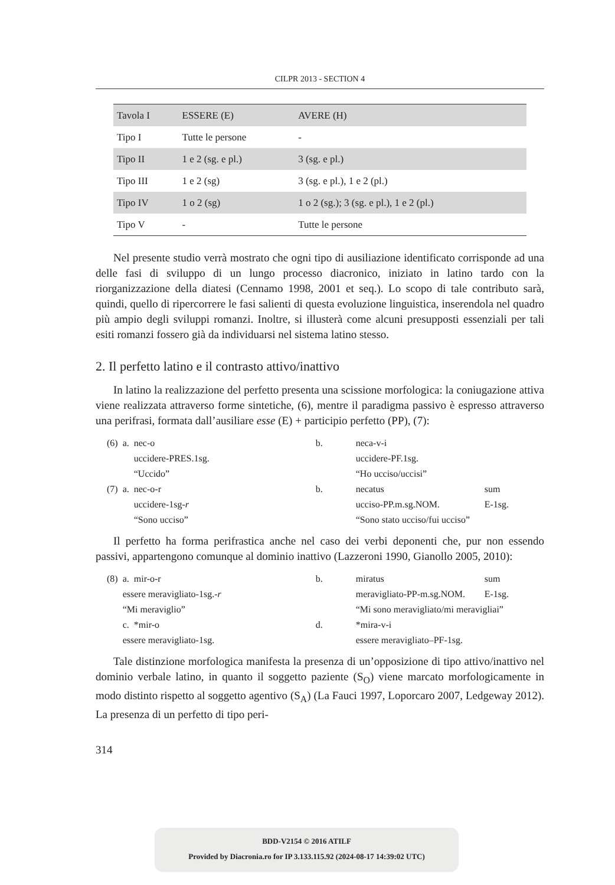CILPR 2013 - SECTION 4
| Tavola I | ESSERE (E) | AVERE (H) |
| --- | --- | --- |
| Tipo I | Tutte le persone | - |
| Tipo II | 1 e 2 (sg. e pl.) | 3 (sg. e pl.) |
| Tipo III | 1 e 2 (sg) | 3 (sg. e pl.), 1 e 2 (pl.) |
| Tipo IV | 1 o 2 (sg) | 1 o 2 (sg.); 3 (sg. e pl.), 1 e 2 (pl.) |
| Tipo V | - | Tutte le persone |
Nel presente studio verrà mostrato che ogni tipo di ausiliazione identificato corrisponde ad una delle fasi di sviluppo di un lungo processo diacronico, iniziato in latino tardo con la riorganizzazione della diatesi (Cennamo 1998, 2001 et seq.). Lo scopo di tale contributo sarà, quindi, quello di ripercorrere le fasi salienti di questa evoluzione linguistica, inserendola nel quadro più ampio degli sviluppi romanzi. Inoltre, si illusterà come alcuni presupposti essenziali per tali esiti romanzi fossero già da individuarsi nel sistema latino stesso.
2. Il perfetto latino e il contrasto attivo/inattivo
In latino la realizzazione del perfetto presenta una scissione morfologica: la coniugazione attiva viene realizzata attraverso forme sintetiche, (6), mentre il paradigma passivo è espresso attraverso una perifrasi, formata dall’ausiliare esse (E) + participio perfetto (PP), (7):
| (6) | a. | nec-o | b. | neca-v-i | |
| | | uccidere-PRES.1sg. | | uccidere-PF.1sg. | |
| | | “Uccido” | | “Ho ucciso/uccisi” | |
| (7) | a. | nec-o-r | b. | necatus | sum |
| | | uccidere-1sg- r | | ucciso-PP.m.sg.NOM. | E-1sg. |
| | | “Sono ucciso” | | “Sono stato ucciso/fui ucciso” | |
Il perfetto ha forma perifrastica anche nel caso dei verbi deponenti che, pur non essendo passivi, appartengono comunque al dominio inattivo (Lazzeroni 1990, Gianollo 2005, 2010):
| (8) | a. | mir-o-r | b. | miratus | sum |
| | essere meravigliato-1sg.- r | | | meravigliato-PP-m.sg.NOM. | E-1sg. |
| | “Mi meraviglio” | | | “Mi sono meravigliato/mi meravigliai” | |
| | c. | *mir-o | d. | *mira-v-i | |
| | essere meravigliato-1sg. | | | essere meravigliato–PF-1sg. | |
Tale distinzione morfologica manifesta la presenza di un’opposizione di tipo attivo/inattivo nel dominio verbale latino, in quanto il soggetto paziente (S<sub>O</sub>) viene marcato morfologicamente in modo distinto rispetto al soggetto agentivo (S<sub>A</sub>) (La Fauci 1997, Loporcaro 2007, Ledgeway 2012). La presenza di un perfetto di tipo peri-
314
BDD-V2154 © 2016 ATILF
Provided by Diacronia.ro for IP 3.133.115.92 (2024-08-17 14:39:02 UTC)